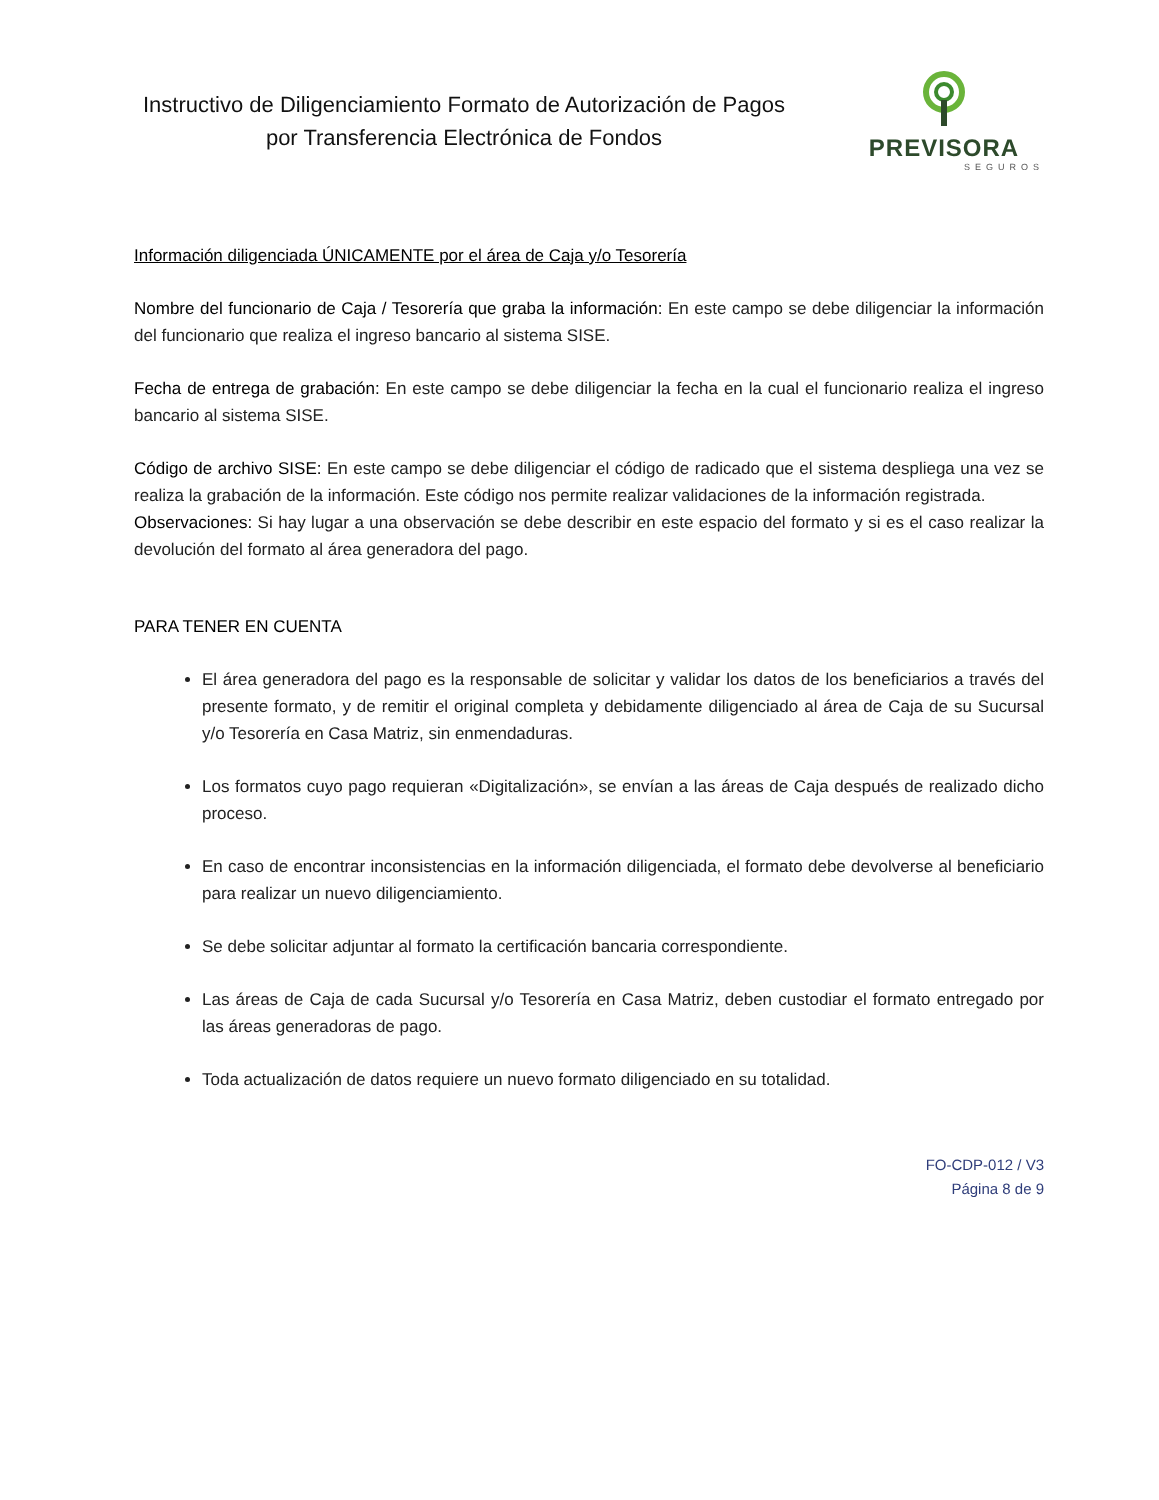Instructivo de Diligenciamiento Formato de Autorización de Pagos por Transferencia Electrónica de Fondos
PREVISORA
SEGUROS
Información diligenciada ÚNICAMENTE por el área de Caja y/o Tesorería
Nombre del funcionario de Caja / Tesorería que graba la información: En este campo se debe diligenciar la información del funcionario que realiza el ingreso bancario al sistema SISE.
Fecha de entrega de grabación: En este campo se debe diligenciar la fecha en la cual el funcionario realiza el ingreso bancario al sistema SISE.
Código de archivo SISE: En este campo se debe diligenciar el código de radicado que el sistema despliega una vez se realiza la grabación de la información. Este código nos permite realizar validaciones de la información registrada.
Observaciones: Si hay lugar a una observación se debe describir en este espacio del formato y si es el caso realizar la devolución del formato al área generadora del pago.
PARA TENER EN CUENTA
El área generadora del pago es la responsable de solicitar y validar los datos de los beneficiarios a través del presente formato, y de remitir el original completa y debidamente diligenciado al área de Caja de su Sucursal y/o Tesorería en Casa Matriz, sin enmendaduras.
Los formatos cuyo pago requieran «Digitalización», se envían a las áreas de Caja después de realizado dicho proceso.
En caso de encontrar inconsistencias en la información diligenciada, el formato debe devolverse al beneficiario para realizar un nuevo diligenciamiento.
Se debe solicitar adjuntar al formato la certificación bancaria correspondiente.
Las áreas de Caja de cada Sucursal y/o Tesorería en Casa Matriz, deben custodiar el formato entregado por las áreas generadoras de pago.
Toda actualización de datos requiere un nuevo formato diligenciado en su totalidad.
FO-CDP-012 / V3
Página 8 de 9